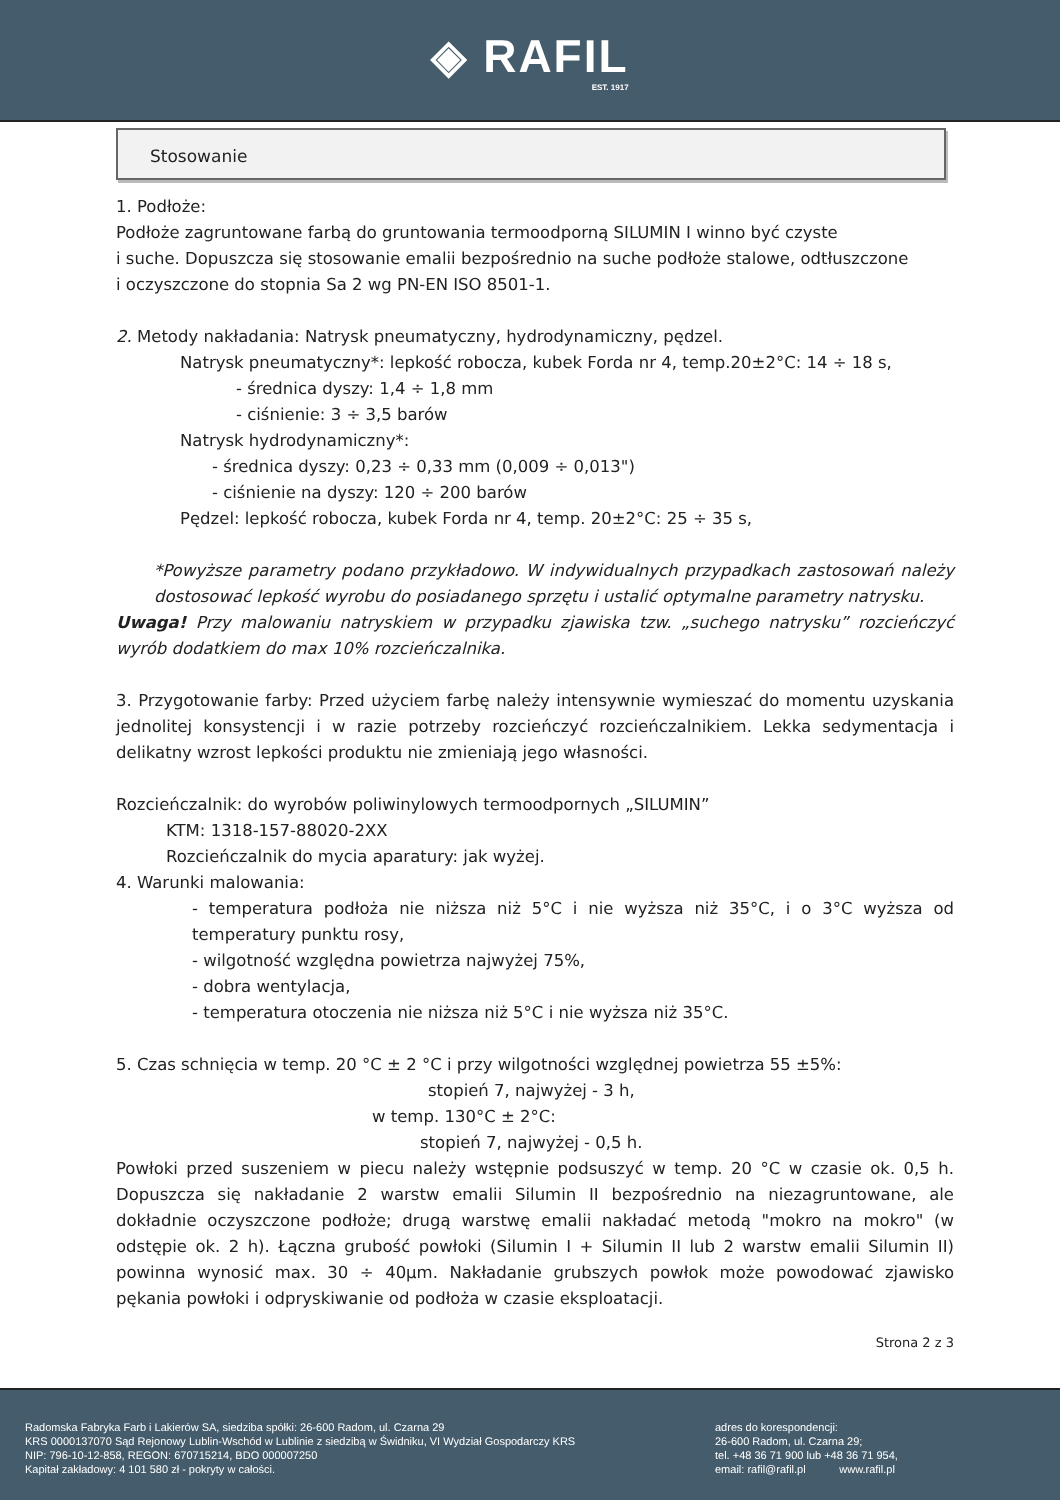◈ RAFIL
EST. 1917
Stosowanie
1. Podłoże:
Podłoże zagruntowane farbą do gruntowania termoodporną SILUMIN I winno być czyste
i suche. Dopuszcza się stosowanie emalii bezpośrednio na suche podłoże stalowe, odtłuszczone
i oczyszczone do stopnia Sa 2 wg PN-EN ISO 8501-1.
2. Metody nakładania: Natrysk pneumatyczny, hydrodynamiczny, pędzel.
Natrysk pneumatyczny*: lepkość robocza, kubek Forda nr 4, temp.20±2°C: 14 ÷ 18 s,
- średnica dyszy: 1,4 ÷ 1,8 mm
- ciśnienie: 3 ÷ 3,5 barów
Natrysk hydrodynamiczny*:
- średnica dyszy: 0,23 ÷ 0,33 mm (0,009 ÷ 0,013")
- ciśnienie na dyszy: 120 ÷ 200 barów
Pędzel: lepkość robocza, kubek Forda nr 4, temp. 20±2°C: 25 ÷ 35 s,
*Powyższe parametry podano przykładowo. W indywidualnych przypadkach zastosowań należy dostosować lepkość wyrobu do posiadanego sprzętu i ustalić optymalne parametry natrysku.
Uwaga! Przy malowaniu natryskiem w przypadku zjawiska tzw. „suchego natrysku” rozcieńczyć wyrób dodatkiem do max 10% rozcieńczalnika.
3. Przygotowanie farby: Przed użyciem farbę należy intensywnie wymieszać do momentu uzyskania jednolitej konsystencji i w razie potrzeby rozcieńczyć rozcieńczalnikiem. Lekka sedymentacja i delikatny wzrost lepkości produktu nie zmieniają jego własności.
Rozcieńczalnik: do wyrobów poliwinylowych termoodpornych „SILUMIN”
KTM: 1318-157-88020-2XX
Rozcieńczalnik do mycia aparatury: jak wyżej.
4. Warunki malowania:
- temperatura podłoża nie niższa niż 5°C i nie wyższa niż 35°C, i o 3°C wyższa od temperatury punktu rosy,
- wilgotność względna powietrza najwyżej 75%,
- dobra wentylacja,
- temperatura otoczenia nie niższa niż 5°C i nie wyższa niż 35°C.
5. Czas schnięcia w temp. 20 °C ± 2 °C i przy wilgotności względnej powietrza 55 ±5%:
stopień 7, najwyżej - 3 h,
w temp. 130°C ± 2°C:
stopień 7, najwyżej - 0,5 h.
Powłoki przed suszeniem w piecu należy wstępnie podsuszyć w temp. 20 °C w czasie ok. 0,5 h. Dopuszcza się nakładanie 2 warstw emalii Silumin II bezpośrednio na niezagruntowane, ale dokładnie oczyszczone podłoże; drugą warstwę emalii nakładać metodą "mokro na mokro" (w odstępie ok. 2 h). Łączna grubość powłoki (Silumin I + Silumin II lub 2 warstw emalii Silumin II) powinna wynosić max. 30 ÷ 40µm. Nakładanie grubszych powłok może powodować zjawisko pękania powłoki i odpryskiwanie od podłoża w czasie eksploatacji.
Strona 2 z 3
Radomska Fabryka Farb i Lakierów SA, siedziba spółki: 26-600 Radom, ul. Czarna 29
KRS 0000137070 Sąd Rejonowy Lublin-Wschód w Lublinie z siedzibą w Świdniku, VI Wydział Gospodarczy KRS
NIP: 796-10-12-858, REGON: 670715214, BDO 000007250
Kapitał zakładowy: 4 101 580 zł - pokryty w całości.
adres do korespondencji:
26-600 Radom, ul. Czarna 29;
tel. +48 36 71 900 lub +48 36 71 954,
email: rafil@rafil.pl www.rafil.pl